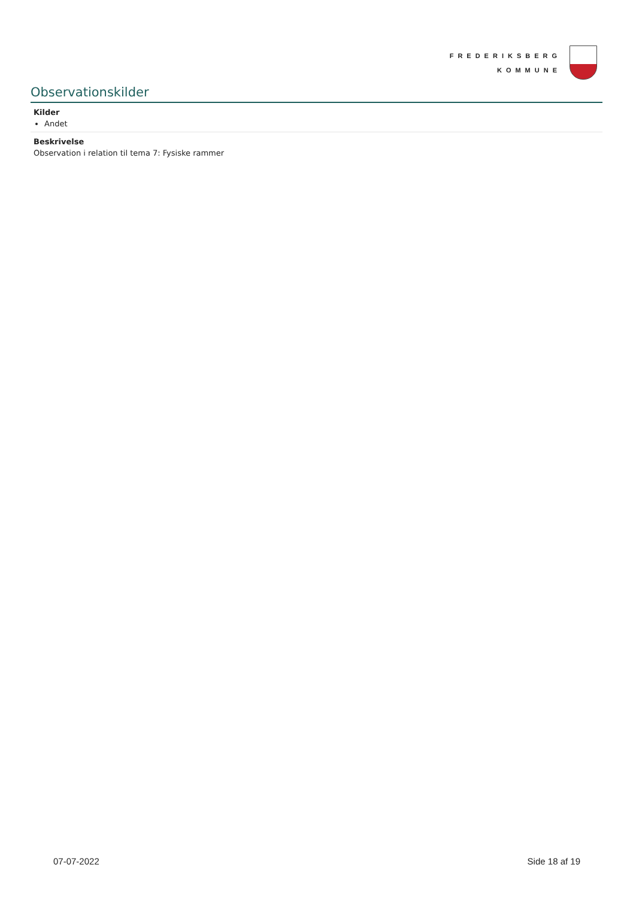FREDERIKSBERG
KOMMUNE
Observationskilder
Kilder
Andet
Beskrivelse
Observation i relation til tema 7: Fysiske rammer
07-07-2022 Side 18 af 19